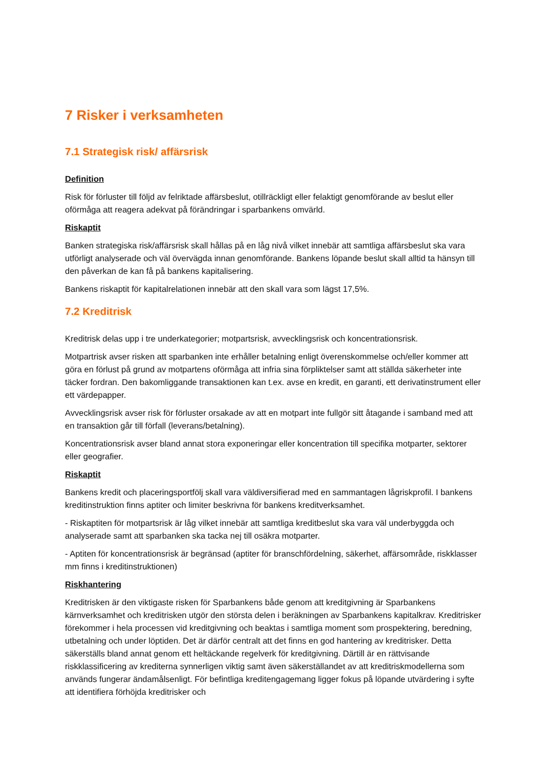7 Risker i verksamheten
7.1 Strategisk risk/ affärsrisk
Definition
Risk för förluster till följd av felriktade affärsbeslut, otillräckligt eller felaktigt genomförande av beslut eller oförmåga att reagera adekvat på förändringar i sparbankens omvärld.
Riskaptit
Banken strategiska risk/affärsrisk skall hållas på en låg nivå vilket innebär att samtliga affärsbeslut ska vara utförligt analyserade och väl övervägda innan genomförande. Bankens löpande beslut skall alltid ta hänsyn till den påverkan de kan få på bankens kapitalisering.
Bankens riskaptit för kapitalrelationen innebär att den skall vara som lägst 17,5%.
7.2 Kreditrisk
Kreditrisk delas upp i tre underkategorier; motpartsrisk, avvecklingsrisk och koncentrationsrisk.
Motpartrisk avser risken att sparbanken inte erhåller betalning enligt överenskommelse och/eller kommer att göra en förlust på grund av motpartens oförmåga att infria sina förpliktelser samt att ställda säkerheter inte täcker fordran. Den bakomliggande transaktionen kan t.ex. avse en kredit, en garanti, ett derivatinstrument eller ett värdepapper.
Avvecklingsrisk avser risk för förluster orsakade av att en motpart inte fullgör sitt åtagande i samband med att en transaktion går till förfall (leverans/betalning).
Koncentrationsrisk avser bland annat stora exponeringar eller koncentration till specifika motparter, sektorer eller geografier.
Riskaptit
Bankens kredit och placeringsportfölj skall vara väldiversifierad med en sammantagen lågriskprofil. I bankens kreditinstruktion finns aptiter och limiter beskrivna för bankens kreditverksamhet.
- Riskaptiten för motpartsrisk är låg vilket innebär att samtliga kreditbeslut ska vara väl underbyggda och analyserade samt att sparbanken ska tacka nej till osäkra motparter.
- Aptiten för koncentrationsrisk är begränsad (aptiter för branschfördelning, säkerhet, affärsområde, riskklasser mm finns i kreditinstruktionen)
Riskhantering
Kreditrisken är den viktigaste risken för Sparbankens både genom att kreditgivning är Sparbankens kärnverksamhet och kreditrisken utgör den största delen i beräkningen av Sparbankens kapitalkrav. Kreditrisker förekommer i hela processen vid kreditgivning och beaktas i samtliga moment som prospektering, beredning, utbetalning och under löptiden. Det är därför centralt att det finns en god hantering av kreditrisker. Detta säkerställs bland annat genom ett heltäckande regelverk för kreditgivning. Därtill är en rättvisande riskklassificering av krediterna synnerligen viktig samt även säkerställandet av att kreditriskmodellerna som används fungerar ändamålsenligt. För befintliga kreditengagemang ligger fokus på löpande utvärdering i syfte att identifiera förhöjda kreditrisker och